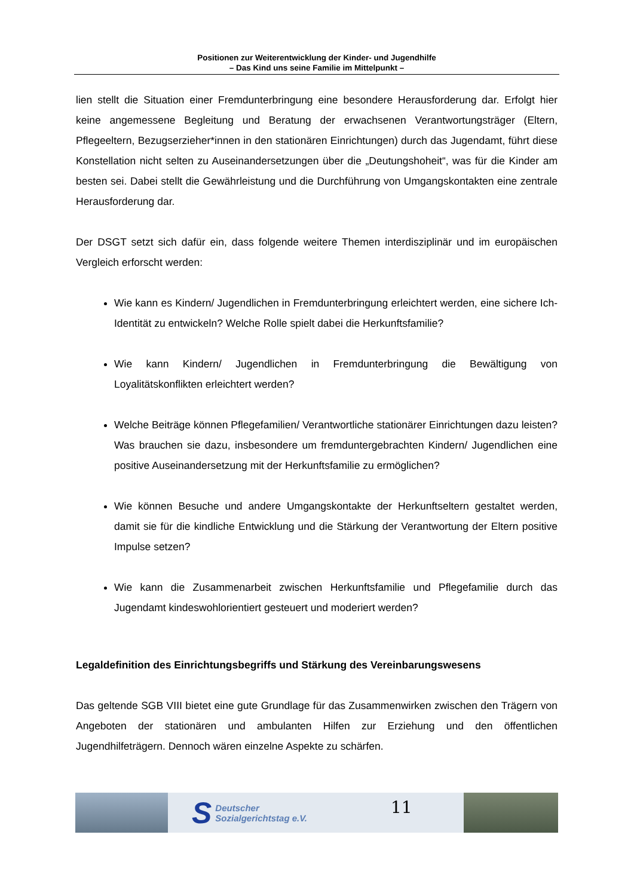Positionen zur Weiterentwicklung der Kinder- und Jugendhilfe
– Das Kind uns seine Familie im Mittelpunkt –
lien stellt die Situation einer Fremdunterbringung eine besondere Herausforderung dar. Erfolgt hier keine angemessene Begleitung und Beratung der erwachsenen Verantwortungsträger (Eltern, Pflegeeltern, Bezugserzieher*innen in den stationären Einrichtungen) durch das Jugendamt, führt diese Konstellation nicht selten zu Auseinandersetzungen über die „Deutungshoheit“, was für die Kinder am besten sei. Dabei stellt die Gewährleistung und die Durchführung von Umgangskontakten eine zentrale Herausforderung dar.
Der DSGT setzt sich dafür ein, dass folgende weitere Themen interdisziplinär und im europäischen Vergleich erforscht werden:
Wie kann es Kindern/ Jugendlichen in Fremdunterbringung erleichtert werden, eine sichere Ich-Identität zu entwickeln? Welche Rolle spielt dabei die Herkunftsfamilie?
Wie kann Kindern/ Jugendlichen in Fremdunterbringung die Bewältigung von Loyalitätskonflikten erleichtert werden?
Welche Beiträge können Pflegefamilien/ Verantwortliche stationärer Einrichtungen dazu leisten? Was brauchen sie dazu, insbesondere um fremduntergebrachten Kindern/ Jugendlichen eine positive Auseinandersetzung mit der Herkunftsfamilie zu ermöglichen?
Wie können Besuche und andere Umgangskontakte der Herkunftseltern gestaltet werden, damit sie für die kindliche Entwicklung und die Stärkung der Verantwortung der Eltern positive Impulse setzen?
Wie kann die Zusammenarbeit zwischen Herkunftsfamilie und Pflegefamilie durch das Jugendamt kindeswohlorientiert gesteuert und moderiert werden?
Legaldefinition des Einrichtungsbegriffs und Stärkung des Vereinbarungswesens
Das geltende SGB VIII bietet eine gute Grundlage für das Zusammenwirken zwischen den Trägern von Angeboten der stationären und ambulanten Hilfen zur Erziehung und den öffentlichen Jugendhilfeträgern. Dennoch wären einzelne Aspekte zu schärfen.
S
Deutscher
Sozialgerichtstag e.V.
11